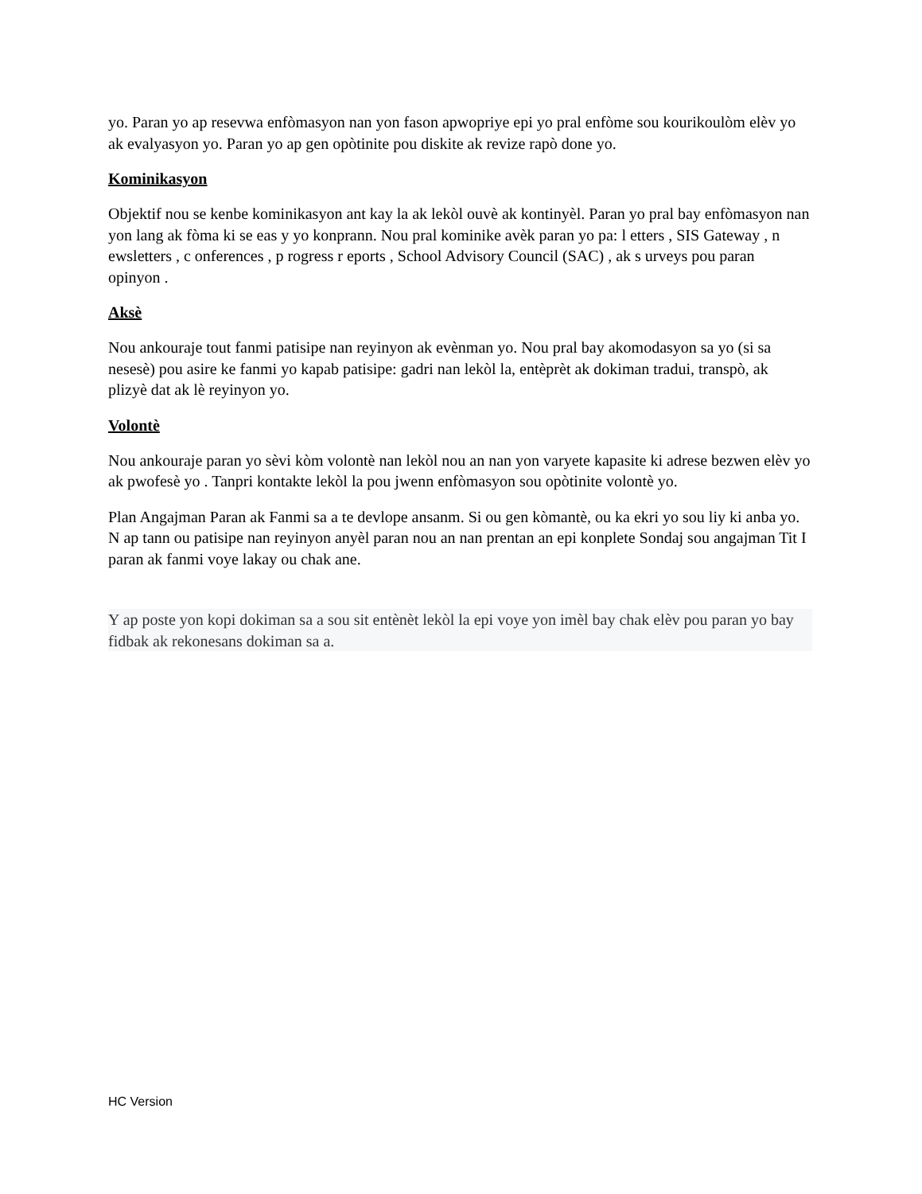yo. Paran yo ap resevwa enfòmasyon nan yon fason apwopriye epi yo pral enfòme sou kourikoulòm elèv yo ak evalyasyon yo. Paran yo ap gen opòtinite pou diskite ak revize rapò done yo.
Kominikasyon
Objektif nou se kenbe kominikasyon ant kay la ak lekòl ouvè ak kontinyèl. Paran yo pral bay enfòmasyon nan yon lang ak fòma ki se eas y yo konprann. Nou pral kominike avèk paran yo pa: l etters , SIS Gateway , n ewsletters , c onferences , p rogress r eports , School Advisory Council (SAC) , ak s urveys pou paran opinyon .
Aksè
Nou ankouraje tout fanmi patisipe nan reyinyon ak evènman yo. Nou pral bay akomodasyon sa yo (si sa nesesè) pou asire ke fanmi yo kapab patisipe: gadri nan lekòl la, entèprèt ak dokiman tradui, transpò, ak plizyè dat ak lè reyinyon yo.
Volontè
Nou ankouraje paran yo sèvi kòm volontè nan lekòl nou an nan yon varyete kapasite ki adrese bezwen elèv yo ak pwofesè yo . Tanpri kontakte lekòl la pou jwenn enfòmasyon sou opòtinite volontè yo.
Plan Angajman Paran ak Fanmi sa a te devlope ansanm. Si ou gen kòmantè, ou ka ekri yo sou liy ki anba yo. N ap tann ou patisipe nan reyinyon anyèl paran nou an nan prentan an epi konplete Sondaj sou angajman Tit I paran ak fanmi voye lakay ou chak ane.
Y ap poste yon kopi dokiman sa a sou sit entènèt lekòl la epi voye yon imèl bay chak elèv pou paran yo bay fidbak ak rekonesans dokiman sa a.
HC Version